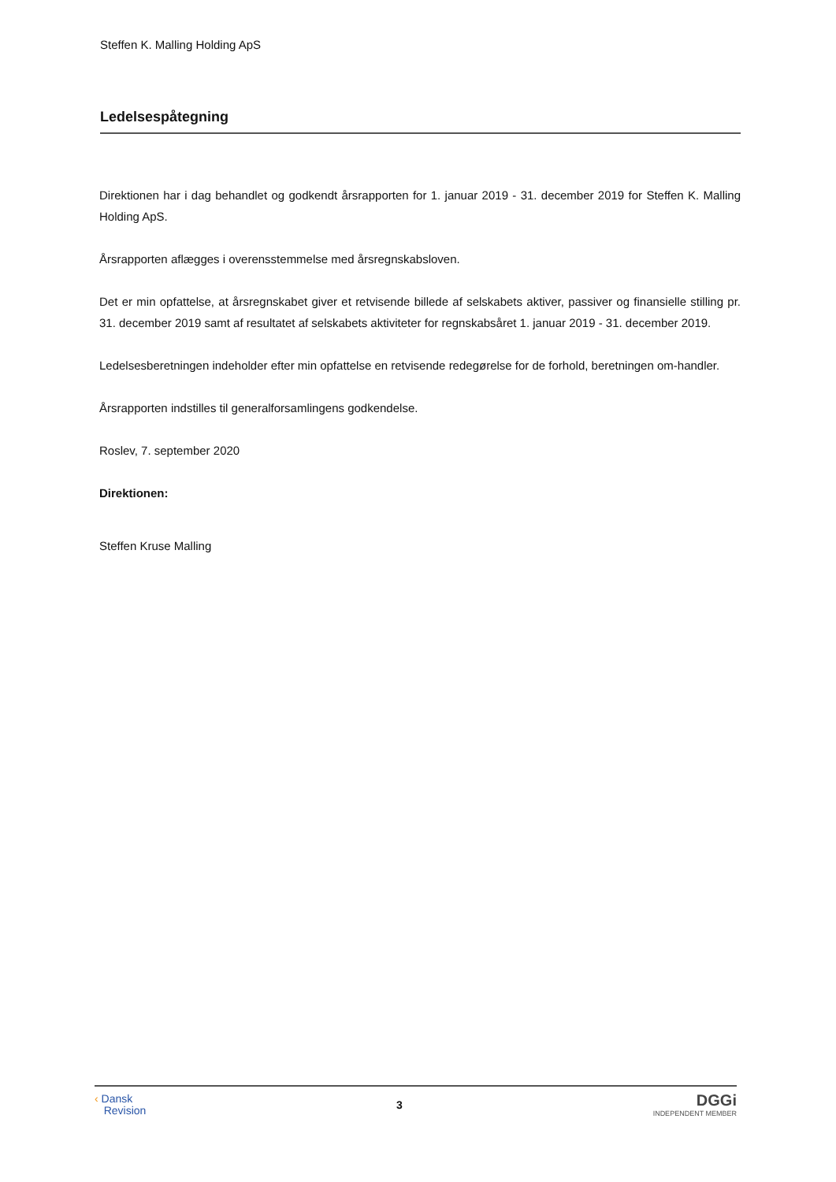Steffen K. Malling Holding ApS
Ledelsespåtegning
Direktionen har i dag behandlet og godkendt årsrapporten for 1. januar 2019 - 31. december 2019 for Steffen K. Malling Holding ApS.
Årsrapporten aflægges i overensstemmelse med årsregnskabsloven.
Det er min opfattelse, at årsregnskabet giver et retvisende billede af selskabets aktiver, passiver og finansielle stilling pr. 31. december 2019 samt af resultatet af selskabets aktiviteter for regnskabsåret 1. januar 2019 - 31. december 2019.
Ledelsesberetningen indeholder efter min opfattelse en retvisende redegørelse for de forhold, beretningen om-handler.
Årsrapporten indstilles til generalforsamlingens godkendelse.
Roslev, 7. september 2020
Direktionen:
Steffen Kruse Malling
‹ Dansk
Revision
3
DGGi
INDEPENDENT MEMBER